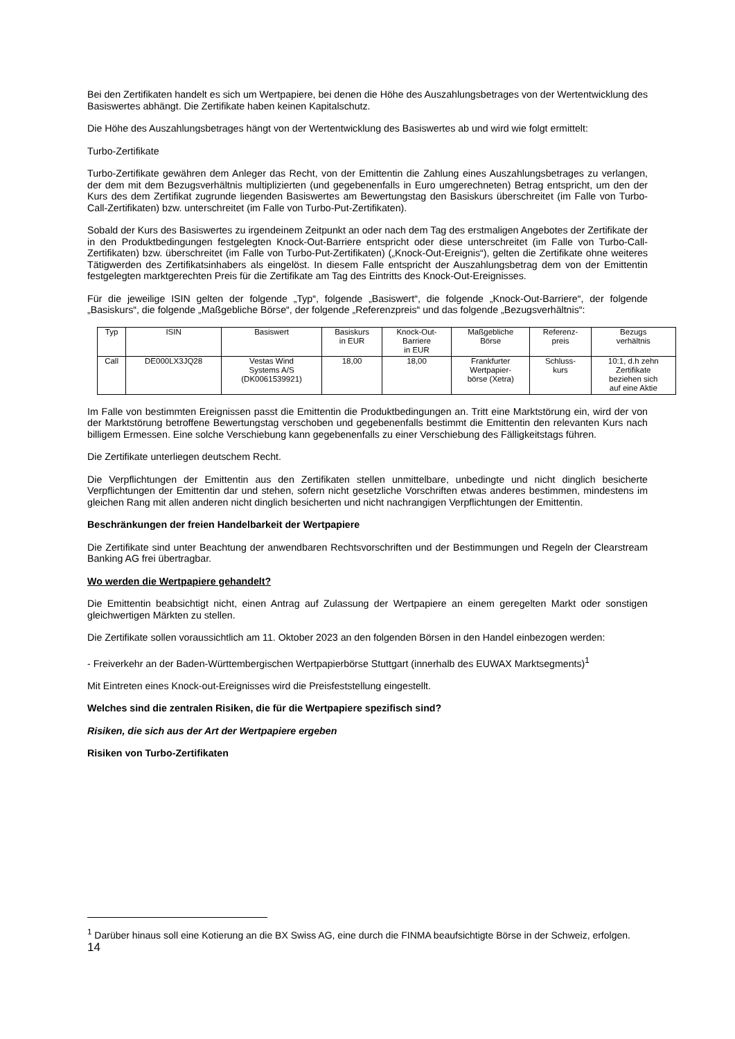Bei den Zertifikaten handelt es sich um Wertpapiere, bei denen die Höhe des Auszahlungsbetrages von der Wertentwicklung des Basiswertes abhängt. Die Zertifikate haben keinen Kapitalschutz.
Die Höhe des Auszahlungsbetrages hängt von der Wertentwicklung des Basiswertes ab und wird wie folgt ermittelt:
Turbo-Zertifikate
Turbo-Zertifikate gewähren dem Anleger das Recht, von der Emittentin die Zahlung eines Auszahlungsbetrages zu verlangen, der dem mit dem Bezugsverhältnis multiplizierten (und gegebenenfalls in Euro umgerechneten) Betrag entspricht, um den der Kurs des dem Zertifikat zugrunde liegenden Basiswertes am Bewertungstag den Basiskurs überschreitet (im Falle von Turbo-Call-Zertifikaten) bzw. unterschreitet (im Falle von Turbo-Put-Zertifikaten).
Sobald der Kurs des Basiswertes zu irgendeinem Zeitpunkt an oder nach dem Tag des erstmaligen Angebotes der Zertifikate der in den Produktbedingungen festgelegten Knock-Out-Barriere entspricht oder diese unterschreitet (im Falle von Turbo-Call-Zertifikaten) bzw. überschreitet (im Falle von Turbo-Put-Zertifikaten) („Knock-Out-Ereignis“), gelten die Zertifikate ohne weiteres Tätigwerden des Zertifikatsinhabers als eingelöst. In diesem Falle entspricht der Auszahlungsbetrag dem von der Emittentin festgelegten marktgerechten Preis für die Zertifikate am Tag des Eintritts des Knock-Out-Ereignisses.
Für die jeweilige ISIN gelten der folgende „Typ“, folgende „Basiswert“, die folgende „Knock-Out-Barriere“, der folgende „Basiskurs“, die folgende „Maßgebliche Börse“, der folgende „Referenzpreis“ und das folgende „Bezugsverhältnis“:
| Typ | ISIN | Basiswert | Basiskurs in EUR | Knock-Out- Barriere in EUR | Maßgebliche Börse | Referenz- preis | Bezugs verhältnis |
| --- | --- | --- | --- | --- | --- | --- | --- |
| Call | DE000LX3JQ28 | Vestas Wind Systems A/S (DK0061539921) | 18,00 | 18,00 | Frankfurter Wertpapier- börse (Xetra) | Schluss- kurs | 10:1, d.h zehn Zertifikate beziehen sich auf eine Aktie |
Im Falle von bestimmten Ereignissen passt die Emittentin die Produktbedingungen an. Tritt eine Marktstörung ein, wird der von der Marktstörung betroffene Bewertungstag verschoben und gegebenenfalls bestimmt die Emittentin den relevanten Kurs nach billigem Ermessen. Eine solche Verschiebung kann gegebenenfalls zu einer Verschiebung des Fälligkeitstags führen.
Die Zertifikate unterliegen deutschem Recht.
Die Verpflichtungen der Emittentin aus den Zertifikaten stellen unmittelbare, unbedingte und nicht dinglich besicherte Verpflichtungen der Emittentin dar und stehen, sofern nicht gesetzliche Vorschriften etwas anderes bestimmen, mindestens im gleichen Rang mit allen anderen nicht dinglich besicherten und nicht nachrangigen Verpflichtungen der Emittentin.
Beschränkungen der freien Handelbarkeit der Wertpapiere
Die Zertifikate sind unter Beachtung der anwendbaren Rechtsvorschriften und der Bestimmungen und Regeln der Clearstream Banking AG frei übertragbar.
Wo werden die Wertpapiere gehandelt?
Die Emittentin beabsichtigt nicht, einen Antrag auf Zulassung der Wertpapiere an einem geregelten Markt oder sonstigen gleichwertigen Märkten zu stellen.
Die Zertifikate sollen voraussichtlich am 11. Oktober 2023 an den folgenden Börsen in den Handel einbezogen werden:
- Freiverkehr an der Baden-Württembergischen Wertpapierbörse Stuttgart (innerhalb des EUWAX Marktsegments)<sup>1</sup>
Mit Eintreten eines Knock-out-Ereignisses wird die Preisfeststellung eingestellt.
Welches sind die zentralen Risiken, die für die Wertpapiere spezifisch sind?
Risiken, die sich aus der Art der Wertpapiere ergeben
Risiken von Turbo-Zertifikaten
<sup>1</sup> Darüber hinaus soll eine Kotierung an die BX Swiss AG, eine durch die FINMA beaufsichtigte Börse in der Schweiz, erfolgen.
14